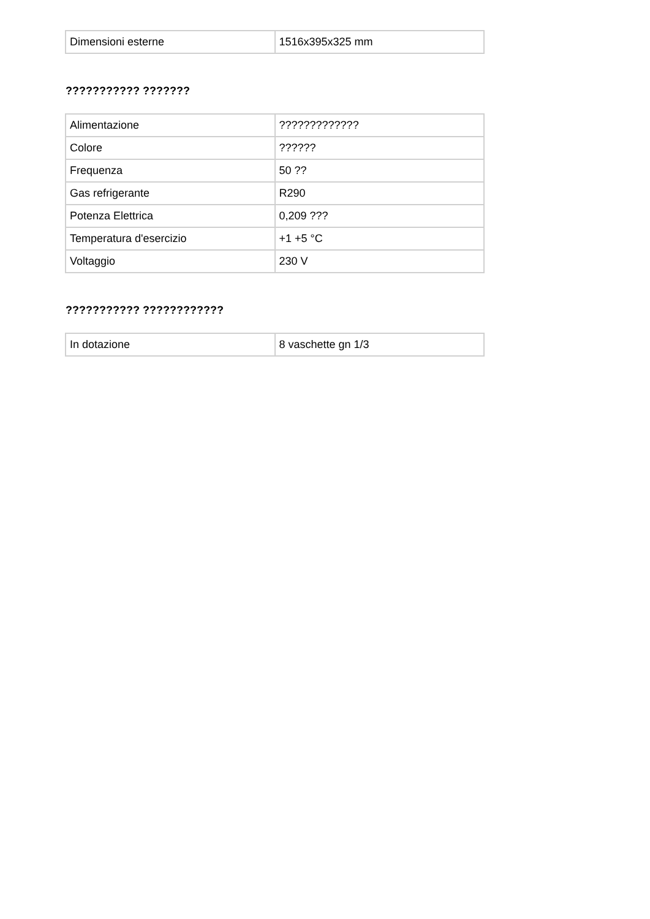| Dimensioni esterne | 1516x395x325 mm |
??????????? ???????
| Alimentazione | ????????????? |
| Colore | ?????? |
| Frequenza | 50 ?? |
| Gas refrigerante | R290 |
| Potenza Elettrica | 0,209 ??? |
| Temperatura d'esercizio | +1 +5 °C |
| Voltaggio | 230 V |
??????????? ????????????
| In dotazione | 8 vaschette gn 1/3 |